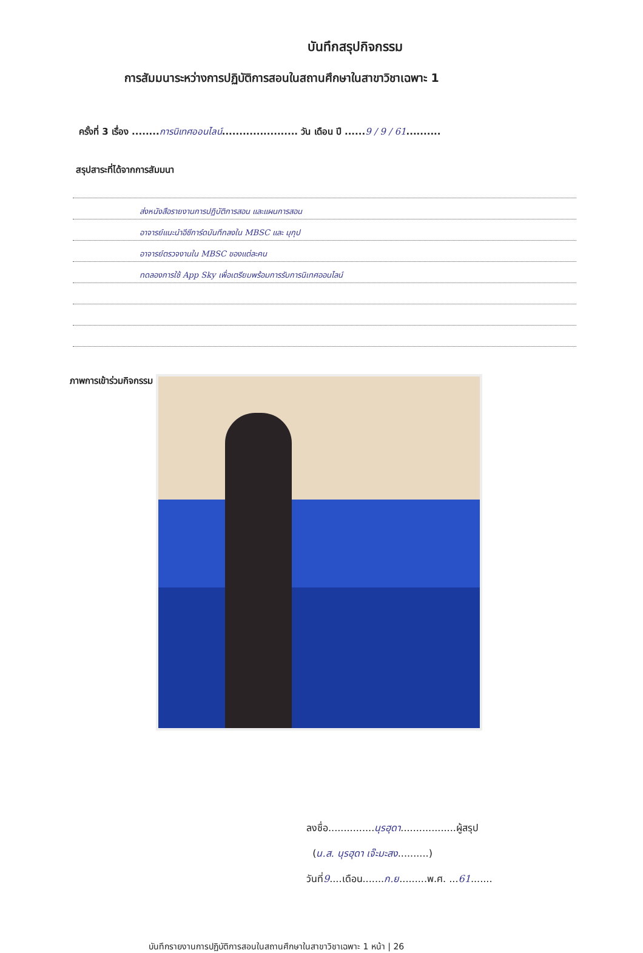บันทึกสรุปกิจกรรม
การสัมมนาระหว่างการปฏิบัติการสอนในสถานศึกษาในสาขาวิชาเฉพาะ 1
ครั้งที่ 3 เรื่อง ........การนิเทศออนไลน์...................... วัน เดือน ปี ......9 / 9 / 61..........
สรุปสาระที่ได้จากการสัมมนา
ส่งหนังสือรายงานการปฏิบัติการสอน และแผนการสอน
อาจารย์แนะนำอีซีการ์ดบันทึกลงใน MBSC และ มุกุป
อาจารย์ตรวจงานใน MBSC ของแต่ละคน
ทดลองการใช้ App Sky เพื่อเตรียมพร้อมการรับการนิเทศออนไลน์
ภาพการเข้าร่วมกิจกรรม
ลงชื่อ...............นุรฮุดา..................ผู้สรุป
(น.ส. นุรฮุดา เจ๊ะมะสง..........)
วันที่9....เดือน.......ก.ย.........พ.ศ. ...61.......
บันทึกรายงานการปฏิบัติการสอนในสถานศึกษาในสาขาวิชาเฉพาะ 1 หน้า | 26